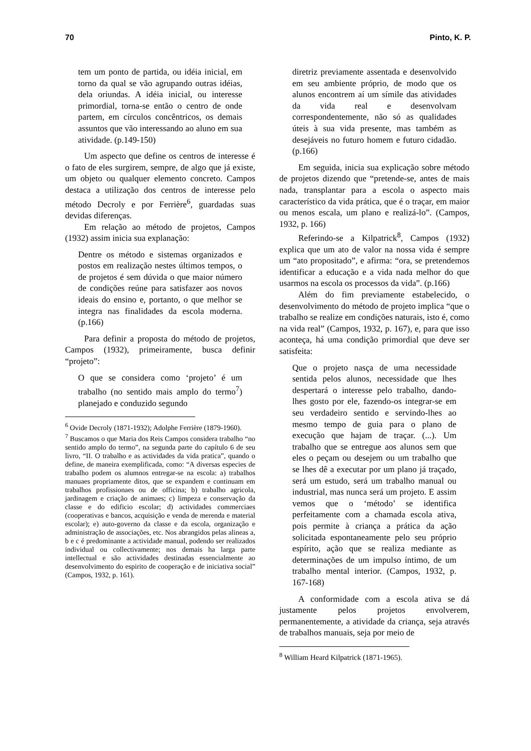70 Pinto, K. P.
tem um ponto de partida, ou idéia inicial, em torno da qual se vão agrupando outras idéias, dela oriundas. A idéia inicial, ou interesse primordial, torna-se então o centro de onde partem, em círculos concêntricos, os demais assuntos que vão interessando ao aluno em sua atividade. (p.149-150)
Um aspecto que define os centros de interesse é o fato de eles surgirem, sempre, de algo que já existe, um objeto ou qualquer elemento concreto. Campos destaca a utilização dos centros de interesse pelo método Decroly e por Ferrière<sup>6</sup>, guardadas suas devidas diferenças.
Em relação ao método de projetos, Campos (1932) assim inicia sua explanação:
Dentre os método e sistemas organizados e postos em realização nestes últimos tempos, o de projetos é sem dúvida o que maior número de condições reúne para satisfazer aos novos ideais do ensino e, portanto, o que melhor se integra nas finalidades da escola moderna. (p.166)
Para definir a proposta do método de projetos, Campos (1932), primeiramente, busca definir “projeto”:
O que se considera como ‘projeto’ é um trabalho (no sentido mais amplo do termo<sup>7</sup>) planejado e conduzido segundo
<sup>6</sup> Ovide Decroly (1871-1932); Adolphe Ferrière (1879-1960).
<sup>7</sup> Buscamos o que Maria dos Reis Campos considera trabalho “no sentido amplo do termo”, na segunda parte do capítulo 6 de seu livro, “II. O trabalho e as actividades da vida pratica”, quando o define, de maneira exemplificada, como: “A diversas especies de trabalho podem os alumnos entregar-se na escola: a) trabalhos manuaes propriamente ditos, que se expandem e continuam em trabalhos profissionaes ou de officina; b) trabalho agricola, jardinagem e criação de animaes; c) limpeza e conservação da classe e do edificio escolar; d) actividades commerciaes (cooperativas e bancos, acquisição e venda de merenda e material escolar); e) auto-governo da classe e da escola, organização e administração de associações, etc. Nos abrangidos pelas alineas a, b e c é predominante a actividade manual, podendo ser realizados individual ou collectivamente; nos demais ha larga parte intellectual e são actividades destinadas essencialmente ao desenvolvimento do espirito de cooperação e de iniciativa social” (Campos, 1932, p. 161).
diretriz previamente assentada e desenvolvido em seu ambiente próprio, de modo que os alunos encontrem aí um símile das atividades da vida real e desenvolvam correspondentemente, não só as qualidades úteis à sua vida presente, mas também as desejáveis no futuro homem e futuro cidadão. (p.166)
Em seguida, inicia sua explicação sobre método de projetos dizendo que “pretende-se, antes de mais nada, transplantar para a escola o aspecto mais característico da vida prática, que é o traçar, em maior ou menos escala, um plano e realizá-lo”. (Campos, 1932, p. 166)
Referindo-se a Kilpatrick<sup>8</sup>, Campos (1932) explica que um ato de valor na nossa vida é sempre um “ato propositado”, e afirma: “ora, se pretendemos identificar a educação e a vida nada melhor do que usarmos na escola os processos da vida”. (p.166)
Além do fim previamente estabelecido, o desenvolvimento do método de projeto implica “que o trabalho se realize em condições naturais, isto é, como na vida real” (Campos, 1932, p. 167), e, para que isso aconteça, há uma condição primordial que deve ser satisfeita:
Que o projeto nasça de uma necessidade sentida pelos alunos, necessidade que lhes despertará o interesse pelo trabalho, dando-lhes gosto por ele, fazendo-os integrar-se em seu verdadeiro sentido e servindo-lhes ao mesmo tempo de guia para o plano de execução que hajam de traçar. (...). Um trabalho que se entregue aos alunos sem que eles o peçam ou desejem ou um trabalho que se lhes dê a executar por um plano já traçado, será um estudo, será um trabalho manual ou industrial, mas nunca será um projeto. E assim vemos que o ‘método’ se identifica perfeitamente com a chamada escola ativa, pois permite à criança a prática da ação solicitada espontaneamente pelo seu próprio espírito, ação que se realiza mediante as determinações de um impulso íntimo, de um trabalho mental interior. (Campos, 1932, p. 167-168)
A conformidade com a escola ativa se dá justamente pelos projetos envolverem, permanentemente, a atividade da criança, seja através de trabalhos manuais, seja por meio de
<sup>8</sup> William Heard Kilpatrick (1871-1965).